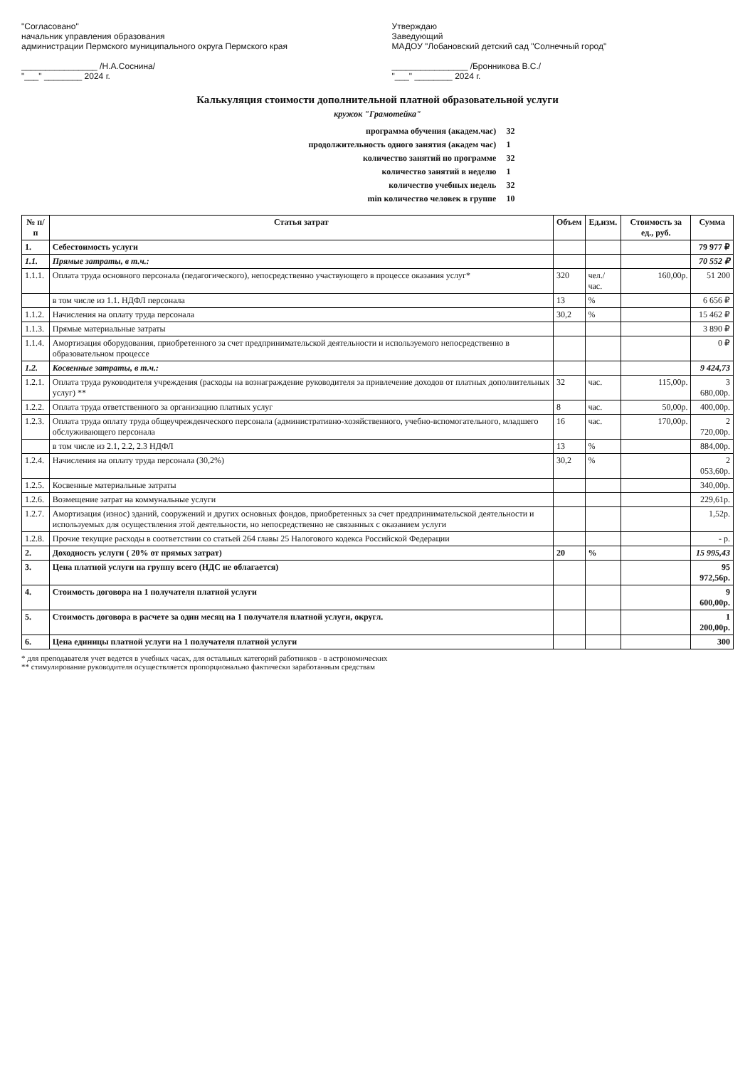"Согласовано"
начальник управления образования
администрации Пермского муниципального округа Пермского края
________________ /Н.А.Соснина/
"___" ________ 2024 г.
Утверждаю
Заведующий
МАДОУ "Лобановский детский сад "Солнечный город"
________________ /Бронникова В.С./
"___" ________ 2024 г.
Калькуляция стоимости дополнительной платной образовательной услуги
кружок "Грамотейка"
| программа обучения (академ.час) | 32 |
| продолжительность одного занятия (академ час) | 1 |
| количество занятий по программе | 32 |
| количество занятий в неделю | 1 |
| количество учебных недель | 32 |
| min количество человек в группе | 10 |
| № п/п | Статья затрат | Объем | Ед.изм. | Стоимость за ед., руб. | Сумма |
| --- | --- | --- | --- | --- | --- |
| 1. | Себестоимость услуги | | | | 79 977 ₽ |
| 1.1. | Прямые затраты, в т.ч.: | | | | 70 552 ₽ |
| 1.1.1. | Оплата труда основного персонала (педагогического), непосредственно участвующего в процессе оказания услуг* | 320 | чел./час. | 160,00р. | 51 200 |
| | в том числе из 1.1. НДФЛ персонала | 13 | % | | 6 656 ₽ |
| 1.1.2. | Начисления на оплату труда персонала | 30,2 | % | | 15 462 ₽ |
| 1.1.3. | Прямые материальные затраты | | | | 3 890 ₽ |
| 1.1.4. | Амортизация оборудования, приобретенного за счет предпринимательской деятельности и используемого непосредственно в образовательном процессе | | | | 0 ₽ |
| 1.2. | Косвенные затраты, в т.ч.: | | | | 9 424,73 |
| 1.2.1. | Оплата труда руководителя учреждения (расходы на вознаграждение руководителя за привлечение доходов от платных дополнительных услуг) ** | 32 | час. | 115,00р. | 3 680,00р. |
| 1.2.2. | Оплата труда ответственного за организацию платных услуг | 8 | час. | 50,00р. | 400,00р. |
| 1.2.3. | Оплата труда оплату труда общеучрежденческого персонала (административно-хозяйственного, учебно-вспомогательного, младшего обслуживающего персонала | 16 | час. | 170,00р. | 2 720,00р. |
| | в том числе из 2.1, 2.2, 2.3 НДФЛ | 13 | % | | 884,00р. |
| 1.2.4. | Начисления на оплату труда персонала (30,2%) | 30,2 | % | | 2 053,60р. |
| 1.2.5. | Косвенные материальные затраты | | | | 340,00р. |
| 1.2.6. | Возмещение затрат на коммунальные услуги | | | | 229,61р. |
| 1.2.7. | Амортизация (износ) зданий, сооружений и других основных фондов, приобретенных за счет предпринимательской деятельности и используемых для осуществления этой деятельности, но непосредственно не связанных с оказанием услуги | | | | 1,52р. |
| 1.2.8. | Прочие текущие расходы в соответствии со статьей 264 главы 25 Налогового кодекса Российской Федерации | | | | - р. |
| 2. | Доходность услуги ( 20% от прямых затрат) | 20 | % | | 15 995,43 |
| 3. | Цена платной услуги на группу всего (НДС не облагается) | | | | 95 972,56р. |
| 4. | Стоимость договора на 1 получателя платной услуги | | | | 9 600,00р. |
| 5. | Стоимость договора в расчете за один месяц на 1 получателя платной услуги, округл. | | | | 1 200,00р. |
| 6. | Цена единицы платной услуги на 1 получателя платной услуги | | | | 300 |
* для преподавателя учет ведется в учебных часах, для остальных категорий работников - в астрономических
** стимулирование руководителя осуществляется пропорционально фактически заработанным средствам